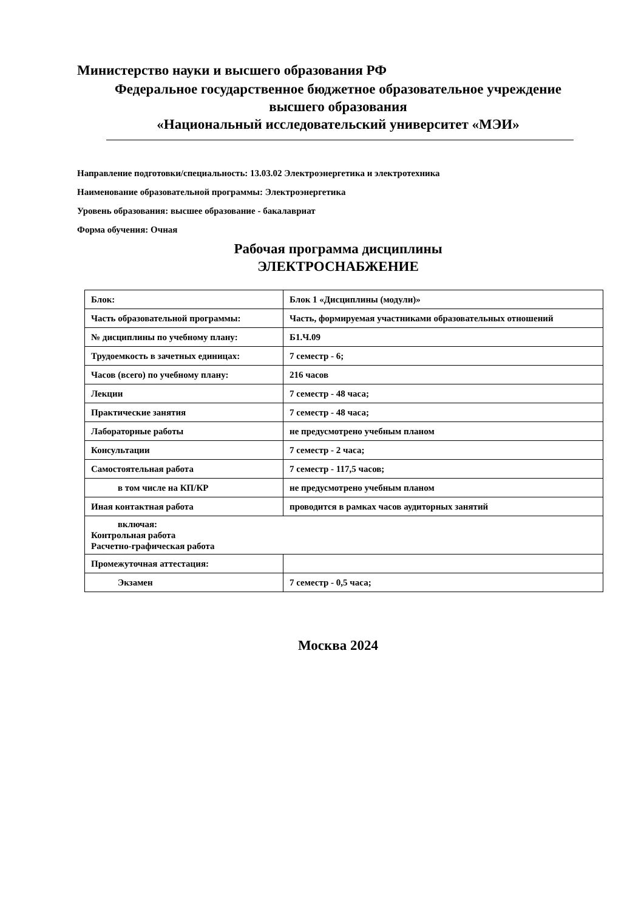Министерство науки и высшего образования РФ
Федеральное государственное бюджетное образовательное учреждение
высшего образования
«Национальный исследовательский университет «МЭИ»
Направление подготовки/специальность: 13.03.02 Электроэнергетика и электротехника
Наименование образовательной программы: Электроэнергетика
Уровень образования: высшее образование - бакалавриат
Форма обучения: Очная
Рабочая программа дисциплины
ЭЛЕКТРОСНАБЖЕНИЕ
| Блок: | Блок 1 «Дисциплины (модули)» |
| Часть образовательной программы: | Часть, формируемая участниками образовательных отношений |
| № дисциплины по учебному плану: | Б1.Ч.09 |
| Трудоемкость в зачетных единицах: | 7 семестр - 6; |
| Часов (всего) по учебному плану: | 216 часов |
| Лекции | 7 семестр - 48 часа; |
| Практические занятия | 7 семестр - 48 часа; |
| Лабораторные работы | не предусмотрено учебным планом |
| Консультации | 7 семестр - 2 часа; |
| Самостоятельная работа | 7 семестр - 117,5 часов; |
| в том числе на КП/КР | не предусмотрено учебным планом |
| Иная контактная работа | проводится в рамках часов аудиторных занятий |
| включая: Контрольная работа Расчетно-графическая работа | |
| Промежуточная аттестация: | |
| Экзамен | 7 семестр - 0,5 часа; |
Москва 2024